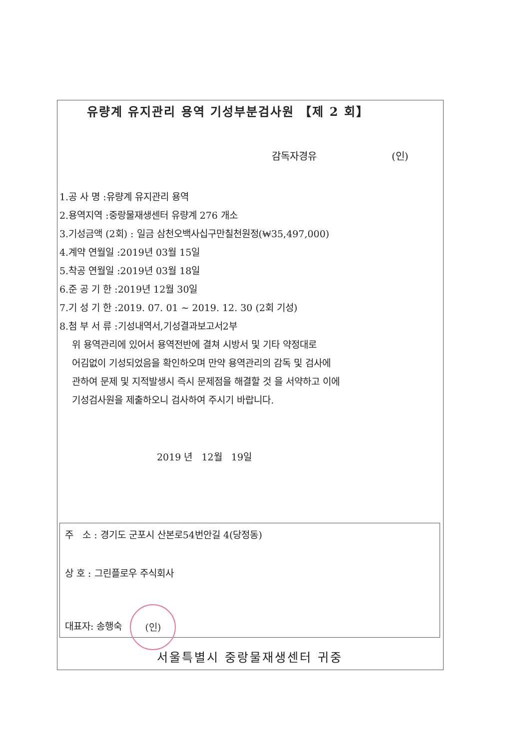유량계 유지관리 용역 기성부분검사원 【제 2 회】
감독자경유 (인)
1.공 사 명 :유량계 유지관리 용역
2.용역지역 :중랑물재생센터 유량계 276 개소
3.기성금액 (2회) : 일금 삼천오백사십구만칠천원정(₩35,497,000)
4.계약 연월일 :2019년 03월 15일
5.착공 연월일 :2019년 03월 18일
6.준 공 기 한 :2019년 12월 30일
7.기 성 기 한 :2019. 07. 01 ~ 2019. 12. 30 (2회 기성)
8.첨 부 서 류 :기성내역서,기성결과보고서2부
위 용역관리에 있어서 용역전반에 결쳐 시방서 및 기타 약정대로
어김없이 기성되었음을 확인하오며 만약 용역관리의 감독 및 검사에
관하여 문제 및 지적발생시 즉시 문제점을 해결할 것 을 서약하고 이에
기성검사원을 제출하오니 검사하여 주시기 바랍니다.
2019 년 12월 19일
주 소 : 경기도 군포시 산본로54번안길 4(당정동)
상 호 : 그린플로우 주식회사
대표자: 송행숙 (인)
서울특별시 중랑물재생센터 귀중